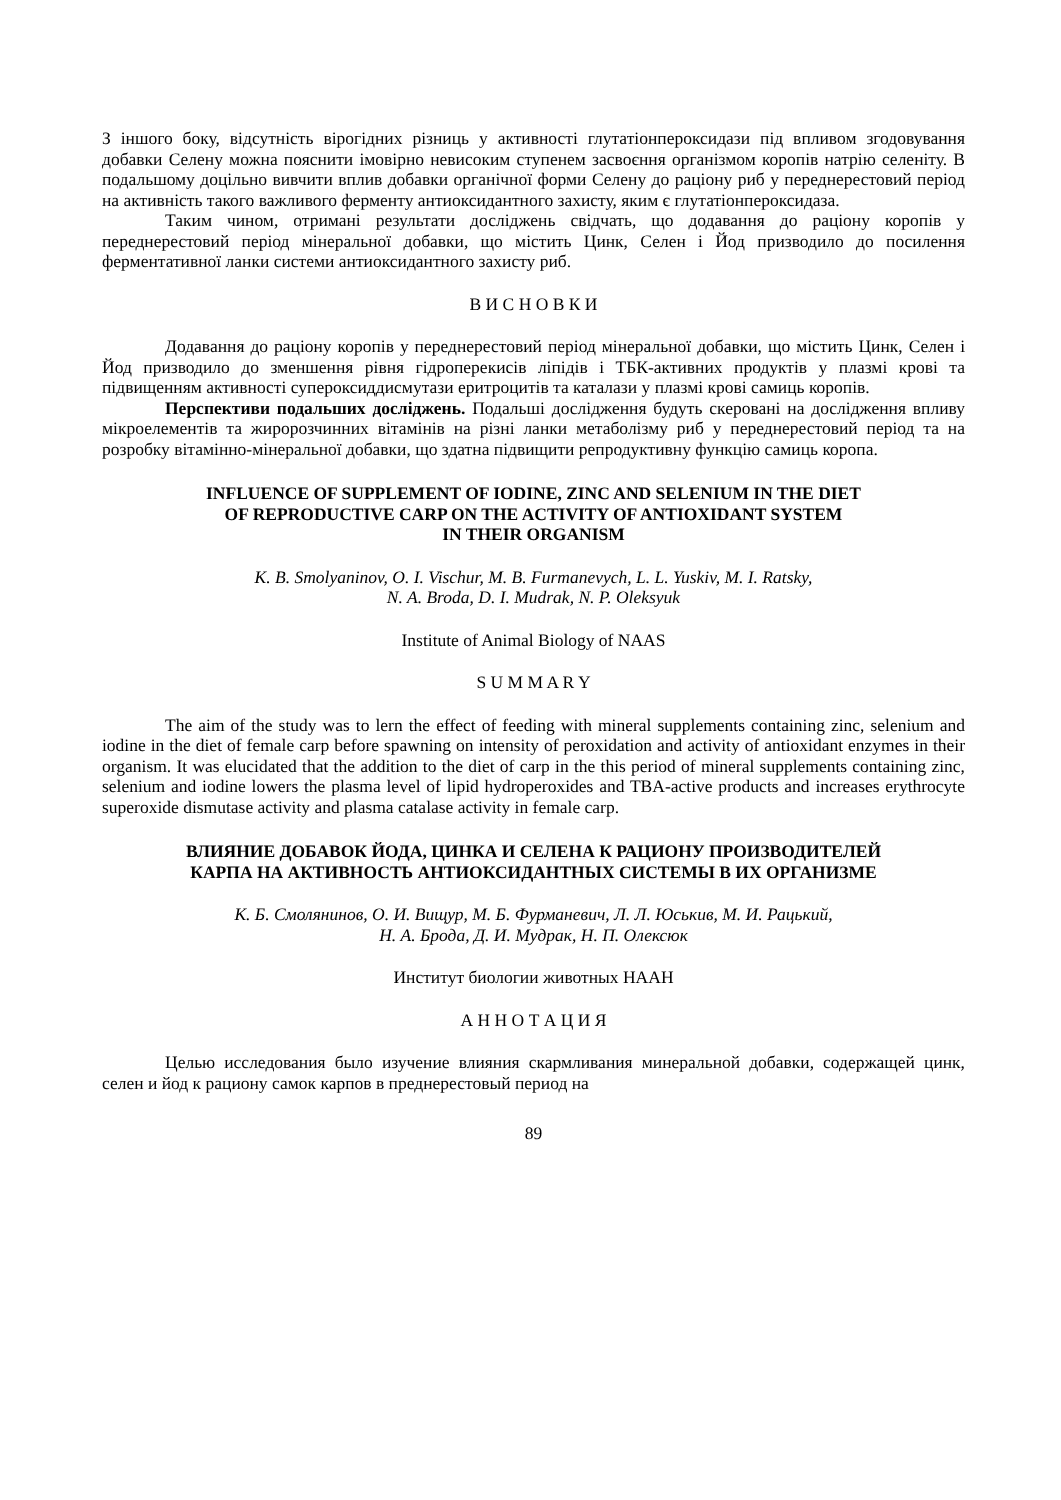З іншого боку, відсутність вірогідних різниць у активності глутатіонпероксидази під впливом згодовування добавки Селену можна пояснити імовірно невисоким ступенем засвоєння організмом коропів натрію селеніту. В подальшому доцільно вивчити вплив добавки органічної форми Селену до раціону риб у переднерестовий період на активність такого важливого ферменту антиоксидантного захисту, яким є глутатіонпероксидаза.
Таким чином, отримані результати досліджень свідчать, що додавання до раціону коропів у переднерестовий період мінеральної добавки, що містить Цинк, Селен і Йод призводило до посилення ферментативної ланки системи антиоксидантного захисту риб.
В И С Н О В К И
Додавання до раціону коропів у переднерестовий період мінеральної добавки, що містить Цинк, Селен і Йод призводило до зменшення рівня гідроперекисів ліпідів і ТБК-активних продуктів у плазмі крові та підвищенням активності супероксиддисмутази еритроцитів та каталази у плазмі крові самиць коропів.
Перспективи подальших досліджень. Подальші дослідження будуть скеровані на дослідження впливу мікроелементів та жиророзчинних вітамінів на різні ланки метаболізму риб у переднерестовий період та на розробку вітамінно-мінеральної добавки, що здатна підвищити репродуктивну функцію самиць коропа.
INFLUENCE OF SUPPLEMENT OF IODINE, ZINC AND SELENIUM IN THE DIET
OF REPRODUCTIVE CARP ON THE ACTIVITY OF ANTIOXIDANT SYSTEM
IN THEIR ORGANISM
K. B. Smolyaninov, O. I. Vischur, M. B. Furmanevych, L. L. Yuskiv, M. I. Ratsky,
N. A. Broda, D. I. Mudrak, N. P. Oleksyuk
Institute of Animal Biology of NAAS
S U M M A R Y
The aim of the study was to lern the effect of feeding with mineral supplements containing zinc, selenium and iodine in the diet of female carp before spawning on intensity of peroxidation and activity of antioxidant enzymes in their organism. It was elucidated that the addition to the diet of carp in the this period of mineral supplements containing zinc, selenium and iodine lowers the plasma level of lipid hydroperoxides and TBA-active products and increases erythrocyte superoxide dismutase activity and plasma catalase activity in female carp.
ВЛИЯНИЕ ДОБАВОК ЙОДА, ЦИНКА И СЕЛЕНА К РАЦИОНУ ПРОИЗВОДИТЕЛЕЙ
КАРПА НА АКТИВНОСТЬ АНТИОКСИДАНТНЫХ СИСТЕМЫ В ИХ ОРГАНИЗМЕ
К. Б. Смолянинов, О. И. Вищур, М. Б. Фурманевич, Л. Л. Юськив, М. И. Рацький,
Н. А. Брода, Д. И. Мудрак, Н. П. Олексюк
Институт биологии животных НААН
А Н Н О Т А Ц И Я
Целью исследования было изучение влияния скармливания минеральной добавки, содержащей цинк, селен и йод к рациону самок карпов в преднерестовый период на
89